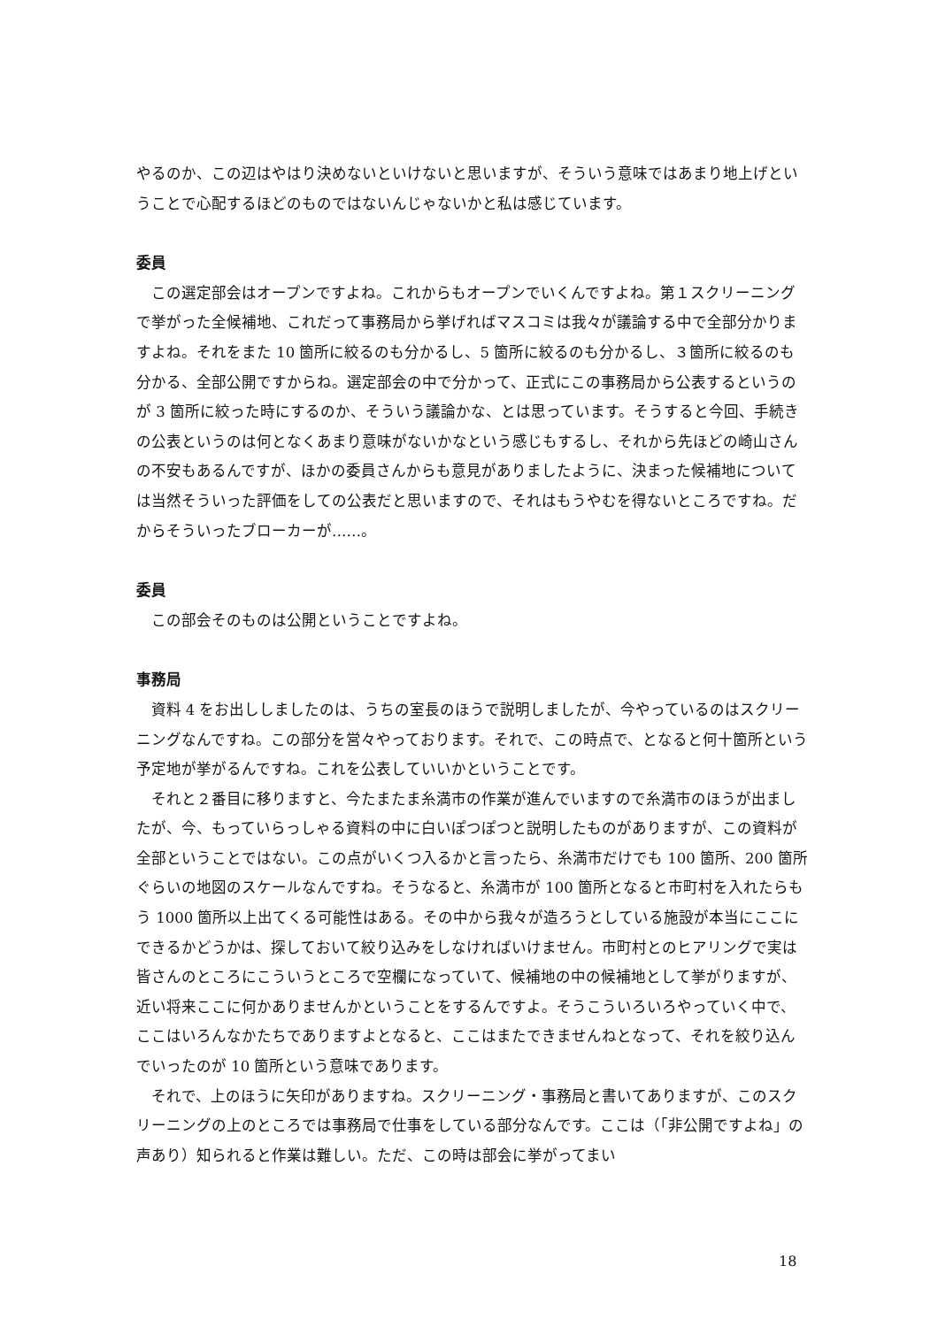やるのか、この辺はやはり決めないといけないと思いますが、そういう意味ではあまり地上げということで心配するほどのものではないんじゃないかと私は感じています。
委員
この選定部会はオープンですよね。これからもオープンでいくんですよね。第１スクリーニングで挙がった全候補地、これだって事務局から挙げればマスコミは我々が議論する中で全部分かりますよね。それをまた 10 箇所に絞るのも分かるし、5 箇所に絞るのも分かるし、３箇所に絞るのも分かる、全部公開ですからね。選定部会の中で分かって、正式にこの事務局から公表するというのが 3 箇所に絞った時にするのか、そういう議論かな、とは思っています。そうすると今回、手続きの公表というのは何となくあまり意味がないかなという感じもするし、それから先ほどの崎山さんの不安もあるんですが、ほかの委員さんからも意見がありましたように、決まった候補地については当然そういった評価をしての公表だと思いますので、それはもうやむを得ないところですね。だからそういったブローカーが……。
委員
この部会そのものは公開ということですよね。
事務局
資料 4 をお出ししましたのは、うちの室長のほうで説明しましたが、今やっているのはスクリーニングなんですね。この部分を営々やっております。それで、この時点で、となると何十箇所という予定地が挙がるんですね。これを公表していいかということです。
それと２番目に移りますと、今たまたま糸満市の作業が進んでいますので糸満市のほうが出ましたが、今、もっていらっしゃる資料の中に白いぽつぽつと説明したものがありますが、この資料が全部ということではない。この点がいくつ入るかと言ったら、糸満市だけでも 100 箇所、200 箇所ぐらいの地図のスケールなんですね。そうなると、糸満市が 100 箇所となると市町村を入れたらもう 1000 箇所以上出てくる可能性はある。その中から我々が造ろうとしている施設が本当にここにできるかどうかは、探しておいて絞り込みをしなければいけません。市町村とのヒアリングで実は皆さんのところにこういうところで空欄になっていて、候補地の中の候補地として挙がりますが、近い将来ここに何かありませんかということをするんですよ。そうこういろいろやっていく中で、ここはいろんなかたちでありますよとなると、ここはまたできませんねとなって、それを絞り込んでいったのが 10 箇所という意味であります。
それで、上のほうに矢印がありますね。スクリーニング・事務局と書いてありますが、このスクリーニングの上のところでは事務局で仕事をしている部分なんです。ここは（「非公開ですよね」の声あり）知られると作業は難しい。ただ、この時は部会に挙がってまい
18